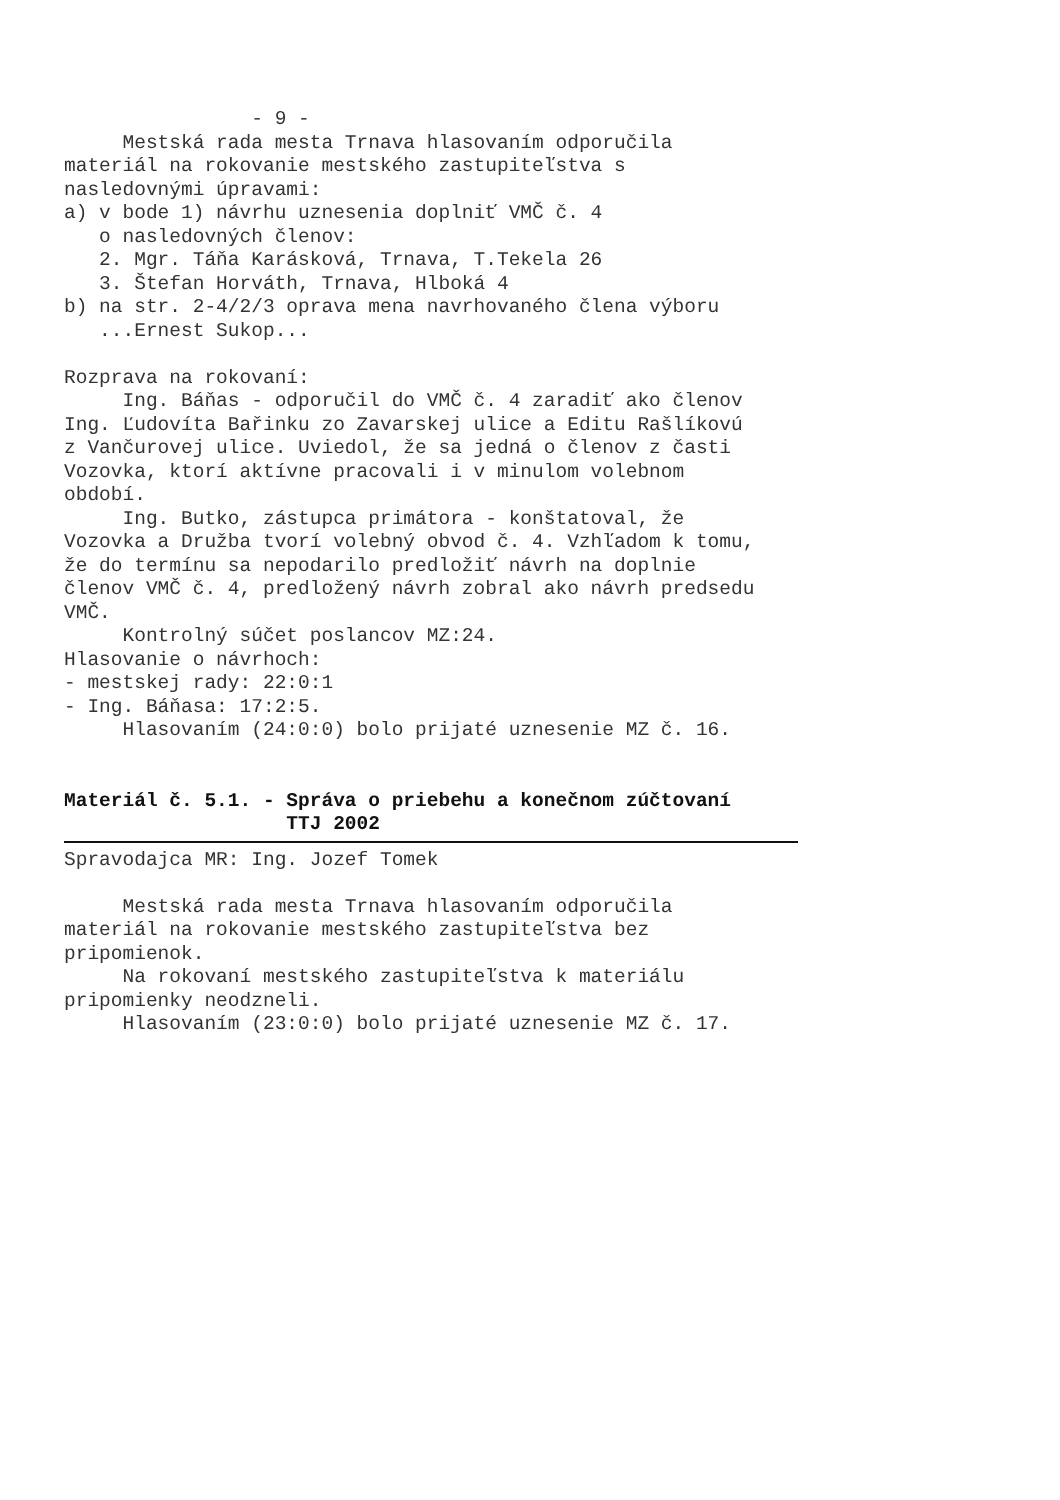- 9 - Mestská rada mesta Trnava hlasovaním odporučila materiál na rokovanie mestského zastupiteľstva s nasledovnými úpravami: a) v bode 1) návrhu uznesenia doplniť VMČ č. 4 o nasledovných členov: 2. Mgr. Táňa Karásková, Trnava, T.Tekela 26 3. Štefan Horváth, Trnava, Hlboká 4 b) na str. 2-4/2/3 oprava mena navrhovaného člena výboru ...Ernest Sukop... Rozprava na rokovaní: Ing. Báňas - odporučil do VMČ č. 4 zaradiť ako členov Ing. Ľudovíta Bařinku zo Zavarskej ulice a Editu Rašlíkovú z Vančurovej ulice. Uviedol, že sa jedná o členov z časti Vozovka, ktorí aktívne pracovali i v minulom volebnom období. Ing. Butko, zástupca primátora - konštatoval, že Vozovka a Družba tvorí volebný obvod č. 4. Vzhľadom k tomu, že do termínu sa nepodarilo predložiť návrh na doplnie členov VMČ č. 4, predložený návrh zobral ako návrh predsedu VMČ. Kontrolný súčet poslancov MZ:24. Hlasovanie o návrhoch: - mestskej rady: 22:0:1 - Ing. Báňasa: 17:2:5. Hlasovaním (24:0:0) bolo prijaté uznesenie MZ č. 16. Materiál č. 5.1. - Správa o priebehu a konečnom zúčtovaní TTJ 2002
Spravodajca MR: Ing. Jozef Tomek Mestská rada mesta Trnava hlasovaním odporučila materiál na rokovanie mestského zastupiteľstva bez pripomienok. Na rokovaní mestského zastupiteľstva k materiálu pripomienky neodzneli. Hlasovaním (23:0:0) bolo prijaté uznesenie MZ č. 17.